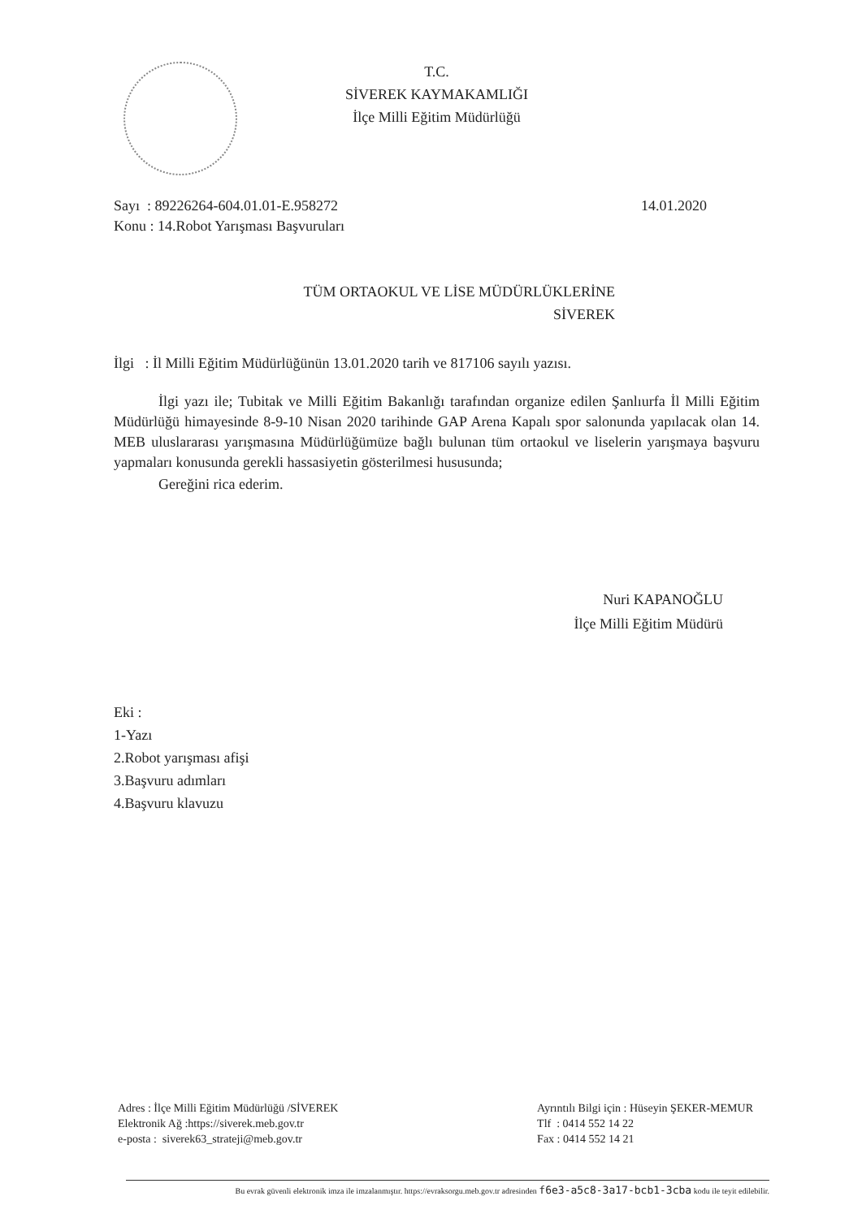T.C.
SİVEREK KAYMAKAMLIĞI
İlçe Milli Eğitim Müdürlüğü
Sayı : 89226264-604.01.01-E.958272
14.01.2020
Konu : 14.Robot Yarışması Başvuruları
TÜM ORTAOKUL VE LİSE MÜDÜRLÜKLERİNE
SİVEREK
İlgi : İl Milli Eğitim Müdürlüğünün 13.01.2020 tarih ve 817106 sayılı yazısı.
İlgi yazı ile; Tubitak ve Milli Eğitim Bakanlığı tarafından organize edilen Şanlıurfa İl Milli Eğitim Müdürlüğü himayesinde 8-9-10 Nisan 2020 tarihinde GAP Arena Kapalı spor salonunda yapılacak olan 14. MEB uluslararası yarışmasına Müdürlüğümüze bağlı bulunan tüm ortaokul ve liselerin yarışmaya başvuru yapmaları konusunda gerekli hassasiyetin gösterilmesi hususunda;
Gereğini rica ederim.
Nuri KAPANOĞLU
İlçe Milli Eğitim Müdürü
Eki :
1-Yazı
2.Robot yarışması afişi
3.Başvuru adımları
4.Başvuru klavuzu
Adres : İlçe Milli Eğitim Müdürlüğü /SİVEREK
Elektronik Ağ :https://siverek.meb.gov.tr
e-posta : siverek63_strateji@meb.gov.tr
Ayrıntılı Bilgi için : Hüseyin ŞEKER-MEMUR
Tlf : 0414 552 14 22
Fax : 0414 552 14 21
Bu evrak güvenli elektronik imza ile imzalanmıştır. https://evraksorgu.meb.gov.tr adresinden f6e3-a5c8-3a17-bcb1-3cba kodu ile teyit edilebilir.